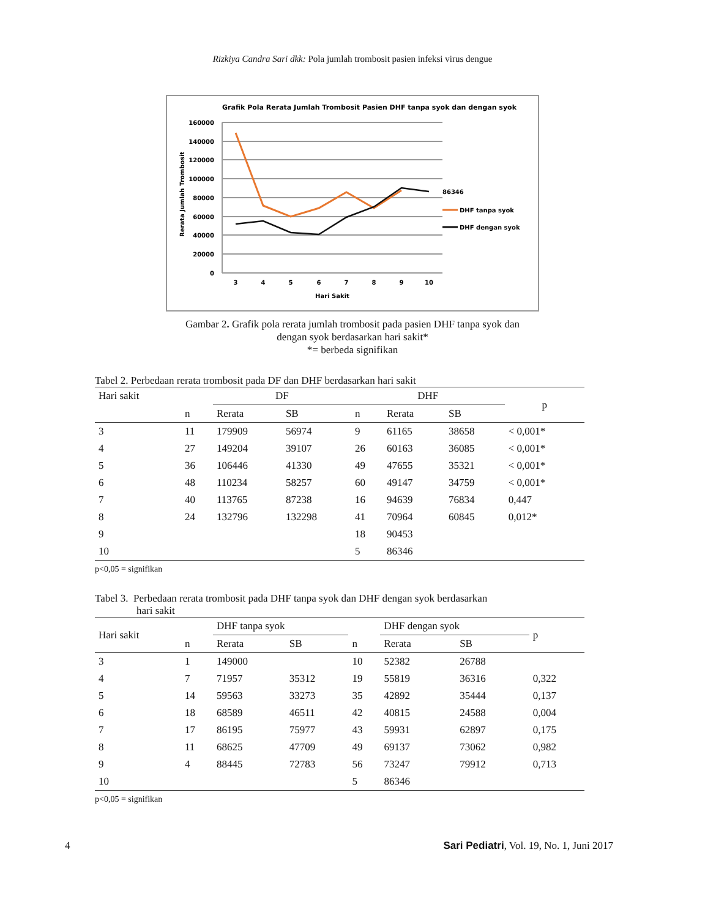Rizkiya Candra Sari dkk: Pola jumlah trombosit pasien infeksi virus dengue
Grafik Pola Rerata Jumlah Trombosit Pasien DHF tanpa syok dan dengan syok
160000
140000
120000
100000
80000
60000
40000
20000
0
Rerata Jumlah Trombosit
3
4
5
6
7
8
9
10
Hari Sakit
86346
DHF tanpa syok
DHF dengan syok
Gambar 2. Grafik pola rerata jumlah trombosit pada pasien DHF tanpa syok dan
dengan syok berdasarkan hari sakit*
*= berbeda signifikan
Tabel 2. Perbedaan rerata trombosit pada DF dan DHF berdasarkan hari sakit
| Hari sakit | | DF | | DHF | | | p |
| --- | --- | --- | --- | --- | --- | --- | --- |
| | n | Rerata | SB | n | Rerata | SB | |
| 3 | 11 | 179909 | 56974 | 9 | 61165 | 38658 | < 0,001* |
| 4 | 27 | 149204 | 39107 | 26 | 60163 | 36085 | < 0,001* |
| 5 | 36 | 106446 | 41330 | 49 | 47655 | 35321 | < 0,001* |
| 6 | 48 | 110234 | 58257 | 60 | 49147 | 34759 | < 0,001* |
| 7 | 40 | 113765 | 87238 | 16 | 94639 | 76834 | 0,447 |
| 8 | 24 | 132796 | 132298 | 41 | 70964 | 60845 | 0,012* |
| 9 | | | | 18 | 90453 | | |
| 10 | | | | 5 | 86346 | | |
p<0,05 = signifikan
Tabel 3. Perbedaan rerata trombosit pada DHF tanpa syok dan DHF dengan syok berdasarkan
hari sakit
| Hari sakit | | DHF tanpa syok | | | DHF dengan syok | | p |
| --- | --- | --- | --- | --- | --- | --- | --- |
| | n | Rerata | SB | n | Rerata | SB | |
| 3 | 1 | 149000 | | 10 | 52382 | 26788 | |
| 4 | 7 | 71957 | 35312 | 19 | 55819 | 36316 | 0,322 |
| 5 | 14 | 59563 | 33273 | 35 | 42892 | 35444 | 0,137 |
| 6 | 18 | 68589 | 46511 | 42 | 40815 | 24588 | 0,004 |
| 7 | 17 | 86195 | 75977 | 43 | 59931 | 62897 | 0,175 |
| 8 | 11 | 68625 | 47709 | 49 | 69137 | 73062 | 0,982 |
| 9 | 4 | 88445 | 72783 | 56 | 73247 | 79912 | 0,713 |
| 10 | | | | 5 | 86346 | | |
p<0,05 = signifikan
4 Sari Pediatri, Vol. 19, No. 1, Juni 2017